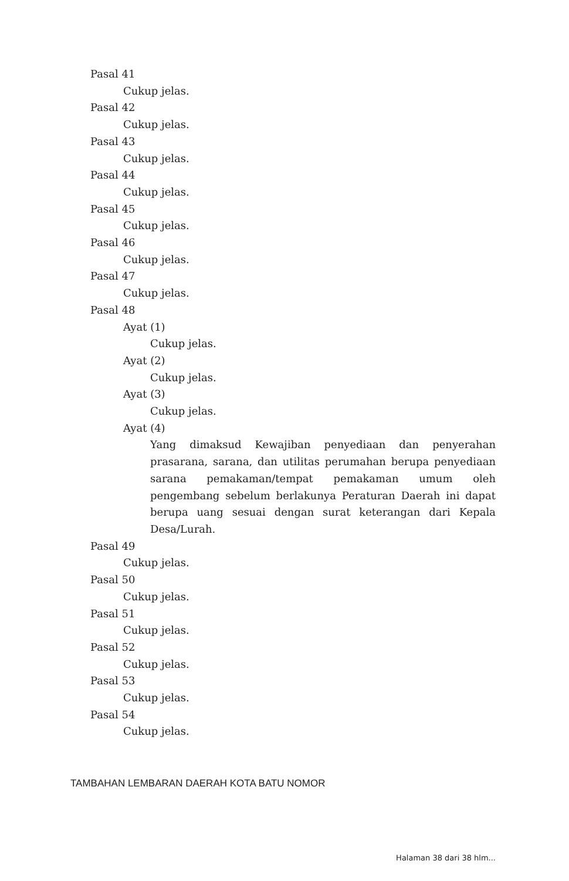Pasal 41
Cukup jelas.
Pasal 42
Cukup jelas.
Pasal 43
Cukup jelas.
Pasal 44
Cukup jelas.
Pasal 45
Cukup jelas.
Pasal 46
Cukup jelas.
Pasal 47
Cukup jelas.
Pasal 48
Ayat (1)
Cukup jelas.
Ayat (2)
Cukup jelas.
Ayat (3)
Cukup jelas.
Ayat (4)
Yang dimaksud Kewajiban penyediaan dan penyerahan prasarana, sarana, dan utilitas perumahan berupa penyediaan sarana pemakaman/tempat pemakaman umum oleh pengembang sebelum berlakunya Peraturan Daerah ini dapat berupa uang sesuai dengan surat keterangan dari Kepala Desa/Lurah.
Pasal 49
Cukup jelas.
Pasal 50
Cukup jelas.
Pasal 51
Cukup jelas.
Pasal 52
Cukup jelas.
Pasal 53
Cukup jelas.
Pasal 54
Cukup jelas.
TAMBAHAN LEMBARAN DAERAH KOTA BATU NOMOR
Halaman 38 dari 38 hlm...